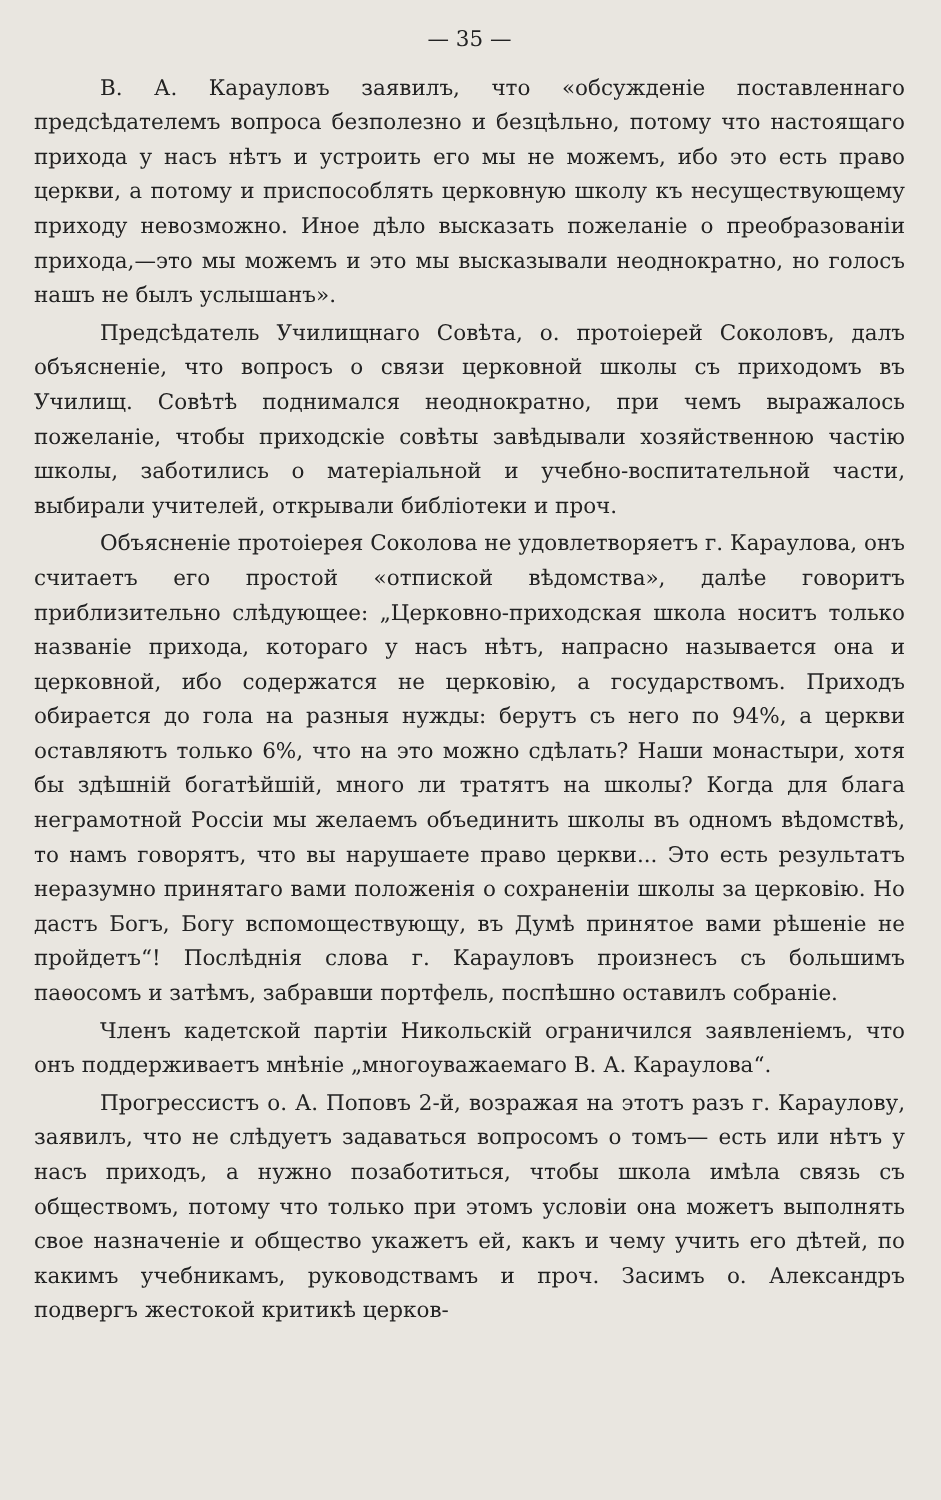— 35 —
В. А. Карауловъ заявилъ, что «обсужденіе поставленнаго предсѣдателемъ вопроса безполезно и безцѣльно, потому что настоящаго прихода у насъ нѣтъ и устроить его мы не можемъ, ибо это есть право церкви, а потому и приспособлять церковную школу къ несуществующему приходу невозможно. Иное дѣло высказать пожеланіе о преобразованіи прихода,—это мы можемъ и это мы высказывали неоднократно, но голосъ нашъ не былъ услышанъ».
Предсѣдатель Училищнаго Совѣта, о. протоіерей Соколовъ, далъ объясненіе, что вопросъ о связи церковной школы съ приходомъ въ Училищ. Совѣтѣ поднимался неоднократно, при чемъ выражалось пожеланіе, чтобы приходскіе совѣты завѣдывали хозяйственною частію школы, заботились о матеріальной и учебно-воспитательной части, выбирали учителей, открывали библіотеки и проч.
Объясненіе протоіерея Соколова не удовлетворяетъ г. Караулова, онъ считаетъ его простой «отпиской вѣдомства», далѣе говоритъ приблизительно слѣдующее: „Церковно-приходская школа носитъ только названіе прихода, котораго у насъ нѣтъ, напрасно называется она и церковной, ибо содержатся не церковію, а государствомъ. Приходъ обирается до гола на разныя нужды: берутъ съ него по 94%, а церкви оставляютъ только 6%, что на это можно сдѣлать? Наши монастыри, хотя бы здѣшній богатѣйшій, много ли тратятъ на школы? Когда для блага неграмотной Россіи мы желаемъ объединить школы въ одномъ вѣдомствѣ, то намъ говорятъ, что вы нарушаете право церкви... Это есть результатъ неразумно принятаго вами положенія о сохраненіи школы за церковію. Но дастъ Богъ, Богу вспомоществующу, въ Думѣ принятое вами рѣшеніе не пройдетъ“! Послѣднія слова г. Карауловъ произнесъ съ большимъ паѳосомъ и затѣмъ, забравши портфель, поспѣшно оставилъ собраніе.
Членъ кадетской партіи Никольскій ограничился заявленіемъ, что онъ поддерживаетъ мнѣніе „многоуважаемаго В. А. Караулова“.
Прогрессистъ о. А. Поповъ 2-й, возражая на этотъ разъ г. Караулову, заявилъ, что не слѣдуетъ задаваться вопросомъ о томъ— есть или нѣтъ у насъ приходъ, а нужно позаботиться, чтобы школа имѣла связь съ обществомъ, потому что только при этомъ условіи она можетъ выполнять свое назначеніе и общество укажетъ ей, какъ и чему учить его дѣтей, по какимъ учебникамъ, руководствамъ и проч. Засимъ о. Александръ подвергъ жестокой критикѣ церков-